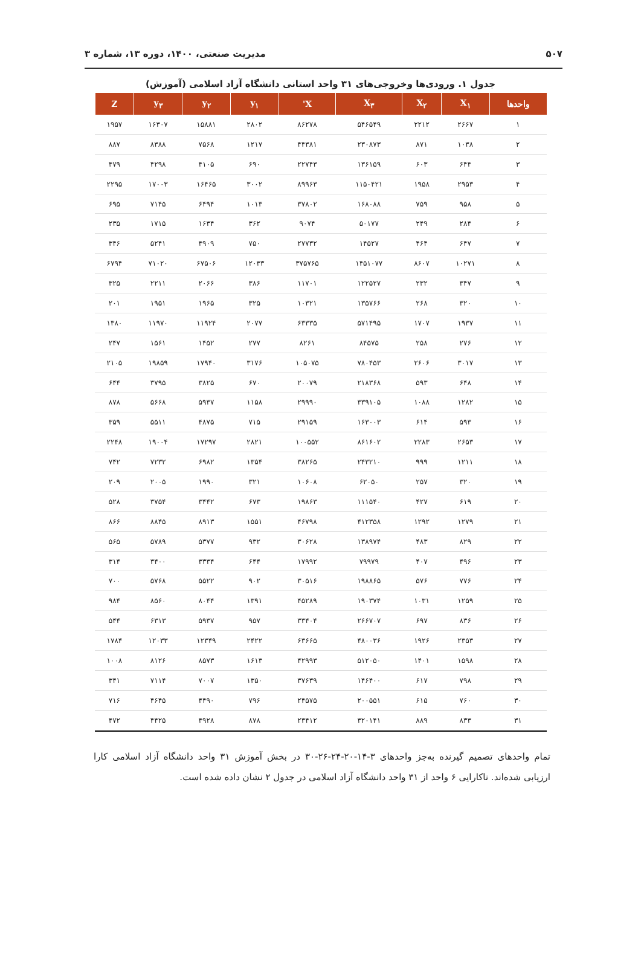۵۰۷ مدیریت صنعتی، ۱۴۰۰، دوره ۱۳، شماره ۳
جدول ۱. ورودی‌ها وخروجی‌های ۳۱ واحد استانی دانشگاه آزاد اسلامی (آموزش)
| واحدها | X<sub>۱</sub> | X<sub>۲</sub> | X<sub>۳</sub> | X' | y<sub>۱</sub> | y<sub>۲</sub> | y<sub>۳</sub> | Z |
| --- | --- | --- | --- | --- | --- | --- | --- | --- |
| ۱ | ۲۶۶۷ | ۲۲۱۲ | ۵۴۶۵۴۹ | ۸۶۲۷۸ | ۲۸۰۲ | ۱۵۸۸۱ | ۱۶۳۰۷ | ۱۹۵۷ |
| ۲ | ۱۰۳۸ | ۸۷۱ | ۲۳۰۸۷۳ | ۴۴۳۸۱ | ۱۲۱۷ | ۷۵۶۸ | ۸۳۸۸ | ۸۸۷ |
| ۳ | ۶۴۴ | ۶۰۳ | ۱۳۶۱۵۹ | ۲۲۷۴۳ | ۶۹۰ | ۴۱۰۵ | ۴۲۹۸ | ۴۷۹ |
| ۴ | ۲۹۵۳ | ۱۹۵۸ | ۱۱۵۰۴۲۱ | ۸۹۹۶۳ | ۳۰۰۲ | ۱۶۴۶۵ | ۱۷۰۰۳ | ۲۲۹۵ |
| ۵ | ۹۵۸ | ۷۵۹ | ۱۶۸۰۸۸ | ۳۷۸۰۲ | ۱۰۱۳ | ۶۴۹۴ | ۷۱۴۵ | ۶۹۵ |
| ۶ | ۲۸۴ | ۲۴۹ | ۵۰۱۷۷ | ۹۰۷۴ | ۳۶۲ | ۱۶۳۴ | ۱۷۱۵ | ۲۳۵ |
| ۷ | ۶۴۷ | ۴۶۴ | ۱۴۵۲۷ | ۲۷۷۳۲ | ۷۵۰ | ۴۹۰۹ | ۵۲۴۱ | ۳۴۶ |
| ۸ | ۱۰۲۷۱ | ۸۶۰۷ | ۱۴۵۱۰۷۷ | ۳۷۵۷۶۵ | ۱۲۰۳۳ | ۶۷۵۰۶ | ۷۱۰۲۰ | ۶۷۹۴ |
| ۹ | ۳۴۷ | ۲۳۲ | ۱۲۲۵۲۷ | ۱۱۷۰۱ | ۳۸۶ | ۲۰۶۶ | ۲۲۱۱ | ۳۲۵ |
| ۱۰ | ۳۲۰ | ۲۶۸ | ۱۳۵۷۶۶ | ۱۰۳۲۱ | ۳۲۵ | ۱۹۶۵ | ۱۹۵۱ | ۲۰۱ |
| ۱۱ | ۱۹۳۷ | ۱۷۰۷ | ۵۷۱۴۹۵ | ۶۳۳۳۵ | ۲۰۷۷ | ۱۱۹۲۴ | ۱۱۹۷۰ | ۱۳۸۰ |
| ۱۲ | ۲۷۶ | ۲۵۸ | ۸۴۵۷۵ | ۸۲۶۱ | ۲۷۷ | ۱۴۵۲ | ۱۵۶۱ | ۲۴۷ |
| ۱۳ | ۳۰۱۷ | ۲۶۰۶ | ۷۸۰۴۵۳ | ۱۰۵۰۷۵ | ۳۱۷۶ | ۱۷۹۴۰ | ۱۹۸۵۹ | ۲۱۰۵ |
| ۱۴ | ۶۴۸ | ۵۹۳ | ۲۱۸۳۶۸ | ۲۰۰۷۹ | ۶۷۰ | ۳۸۲۵ | ۳۷۹۵ | ۶۴۴ |
| ۱۵ | ۱۲۸۲ | ۱۰۸۸ | ۳۳۹۱۰۵ | ۲۹۹۹۰ | ۱۱۵۸ | ۵۹۳۷ | ۵۶۶۸ | ۸۷۸ |
| ۱۶ | ۵۹۳ | ۶۱۴ | ۱۶۳۰۰۳ | ۲۹۱۵۹ | ۷۱۵ | ۴۸۷۵ | ۵۵۱۱ | ۳۵۹ |
| ۱۷ | ۲۶۵۳ | ۲۲۸۳ | ۸۶۱۶۰۲ | ۱۰۰۵۵۲ | ۲۸۲۱ | ۱۷۲۹۷ | ۱۹۰۰۴ | ۲۲۴۸ |
| ۱۸ | ۱۲۱۱ | ۹۹۹ | ۲۴۳۲۱۰ | ۳۸۲۶۵ | ۱۳۵۴ | ۶۹۸۲ | ۷۲۳۲ | ۷۴۲ |
| ۱۹ | ۳۲۰ | ۲۵۷ | ۶۲۰۵۰ | ۱۰۶۰۸ | ۳۲۱ | ۱۹۹۰ | ۲۰۰۵ | ۲۰۹ |
| ۲۰ | ۶۱۹ | ۴۲۷ | ۱۱۱۵۴۰ | ۱۹۸۶۳ | ۶۷۳ | ۳۴۴۲ | ۳۷۵۴ | ۵۲۸ |
| ۲۱ | ۱۲۷۹ | ۱۲۹۲ | ۴۱۲۳۵۸ | ۴۶۷۹۸ | ۱۵۵۱ | ۸۹۱۳ | ۸۸۴۵ | ۸۶۶ |
| ۲۲ | ۸۲۹ | ۴۸۳ | ۱۳۸۹۷۴ | ۳۰۶۲۸ | ۹۳۲ | ۵۳۷۷ | ۵۷۸۹ | ۵۶۵ |
| ۲۳ | ۴۹۶ | ۴۰۷ | ۷۹۹۷۹ | ۱۷۹۹۲ | ۶۴۴ | ۳۳۳۴ | ۳۴۰۰ | ۳۱۴ |
| ۲۴ | ۷۷۶ | ۵۷۶ | ۱۹۸۸۶۵ | ۳۰۵۱۶ | ۹۰۲ | ۵۵۲۲ | ۵۷۶۸ | ۷۰۰ |
| ۲۵ | ۱۲۵۹ | ۱۰۳۱ | ۱۹۰۳۷۴ | ۴۵۲۸۹ | ۱۳۹۱ | ۸۰۴۴ | ۸۵۶۰ | ۹۸۴ |
| ۲۶ | ۸۳۶ | ۶۹۷ | ۲۶۶۷۰۷ | ۳۳۴۰۴ | ۹۵۷ | ۵۹۳۷ | ۶۳۱۳ | ۵۴۴ |
| ۲۷ | ۲۳۵۳ | ۱۹۲۶ | ۴۸۰۰۳۶ | ۶۳۶۶۵ | ۲۴۲۲ | ۱۲۳۴۹ | ۱۲۰۳۳ | ۱۷۸۴ |
| ۲۸ | ۱۵۹۸ | ۱۴۰۱ | ۵۱۲۰۵۰ | ۴۲۹۹۳ | ۱۶۱۳ | ۸۵۷۳ | ۸۱۲۶ | ۱۰۰۸ |
| ۲۹ | ۷۹۸ | ۶۱۷ | ۱۴۶۴۰۰ | ۳۷۶۳۹ | ۱۳۵۰ | ۷۰۰۷ | ۷۱۱۴ | ۳۴۱ |
| ۳۰ | ۷۶۰ | ۶۱۵ | ۲۰۰۵۵۱ | ۲۴۵۷۵ | ۷۹۶ | ۴۴۹۰ | ۴۶۴۵ | ۷۱۶ |
| ۳۱ | ۸۳۳ | ۸۸۹ | ۳۲۰۱۴۱ | ۲۳۴۱۲ | ۸۷۸ | ۴۹۲۸ | ۴۴۲۵ | ۴۷۲ |
تمام واحدهای تصمیم گیرنده به‌جز واحدهای ۳-۱۴-۲۰-۲۴-۲۶-۳۰ در بخش آموزش ۳۱ واحد دانشگاه آزاد اسلامی کارا ارزیابی شده‌اند. ناکارایی ۶ واحد از ۳۱ واحد دانشگاه آزاد اسلامی در جدول ۲ نشان داده شده است.